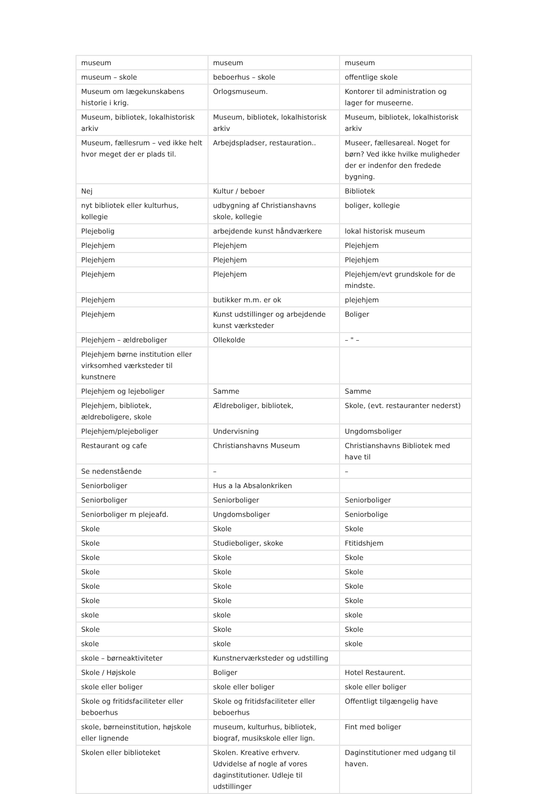| museum | museum | museum |
| museum – skole | beboerhus – skole | offentlige skole |
| Museum om lægekunskabens historie i krig. | Orlogsmuseum. | Kontorer til administration og lager for museerne. |
| Museum, bibliotek, lokalhistorisk arkiv | Museum, bibliotek, lokalhistorisk arkiv | Museum, bibliotek, lokalhistorisk arkiv |
| Museum, fællesrum – ved ikke helt hvor meget der er plads til. | Arbejdspladser, restauration.. | Museer, fællesareal. Noget for børn? Ved ikke hvilke muligheder der er indenfor den fredede bygning. |
| Nej | Kultur / beboer | Bibliotek |
| nyt bibliotek eller kulturhus, kollegie | udbygning af Christianshavns skole, kollegie | boliger, kollegie |
| Plejebolig | arbejdende kunst håndværkere | lokal historisk museum |
| Plejehjem | Plejehjem | Plejehjem |
| Plejehjem | Plejehjem | Plejehjem |
| Plejehjem | Plejehjem | Plejehjem/evt grundskole for de mindste. |
| Plejehjem | butikker m.m. er ok | plejehjem |
| Plejehjem | Kunst udstillinger og arbejdende kunst værksteder | Boliger |
| Plejehjem – ældreboliger | Ollekolde | – " – |
| Plejehjem børne institution eller virksomhed værksteder til kunstnere | | |
| Plejehjem og lejeboliger | Samme | Samme |
| Plejehjem, bibliotek, ældreboligere, skole | Ældreboliger, bibliotek, | Skole, (evt. restauranter nederst) |
| Plejehjem/plejeboliger | Undervisning | Ungdomsboliger |
| Restaurant og cafe | Christianshavns Museum | Christianshavns Bibliotek med have til |
| Se nedenstående | – | – |
| Seniorboliger | Hus a la Absalonkriken | |
| Seniorboliger | Seniorboliger | Seniorboliger |
| Seniorboliger m plejeafd. | Ungdomsboliger | Seniorbolige |
| Skole | Skole | Skole |
| Skole | Studieboliger, skoke | Ftitidshjem |
| Skole | Skole | Skole |
| Skole | Skole | Skole |
| Skole | Skole | Skole |
| Skole | Skole | Skole |
| skole | skole | skole |
| Skole | Skole | Skole |
| skole | skole | skole |
| skole – børneaktiviteter | Kunstnerværksteder og udstilling | |
| Skole / Højskole | Boliger | Hotel Restaurent. |
| skole eller boliger | skole eller boliger | skole eller boliger |
| Skole og fritidsfaciliteter eller beboerhus | Skole og fritidsfaciliteter eller beboerhus | Offentligt tilgængelig have |
| skole, børneinstitution, højskole eller lignende | museum, kulturhus, bibliotek, biograf, musikskole eller lign. | Fint med boliger |
| Skolen eller biblioteket | Skolen. Kreative erhverv. Udvidelse af nogle af vores daginstitutioner. Udleje til udstillinger | Daginstitutioner med udgang til haven. |